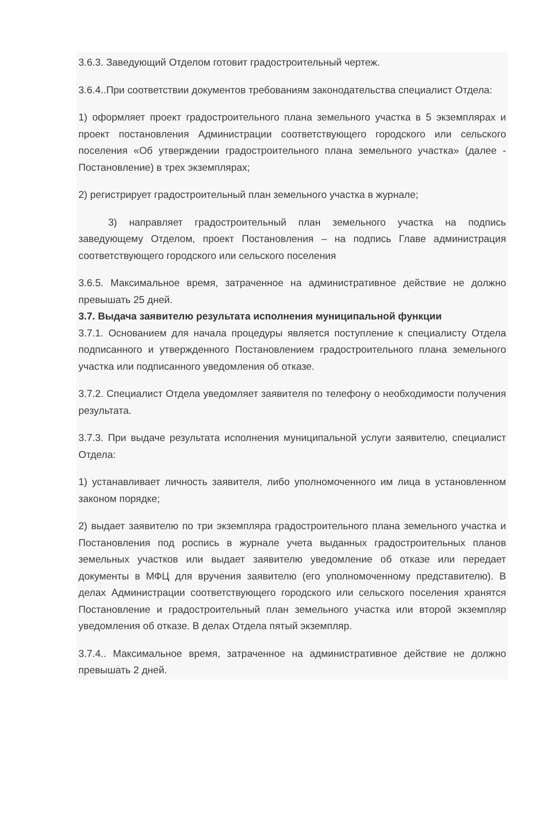3.6.3. Заведующий Отделом готовит градостроительный чертеж.
3.6.4..При соответствии документов требованиям законодательства специалист Отдела:
1) оформляет проект градостроительного плана земельного участка в 5 экземплярах и проект постановления Администрации соответствующего городского или сельского поселения «Об утверждении градостроительного плана земельного участка» (далее - Постановление) в трех экземплярах;
2) регистрирует градостроительный план земельного участка в журнале;
3) направляет градостроительный план земельного участка на подпись заведующему Отделом, проект Постановления – на подпись Главе администрация соответствующего городского или сельского поселения
3.6.5. Максимальное время, затраченное на административное действие не должно превышать 25 дней.
3.7. Выдача заявителю результата исполнения муниципальной функции
3.7.1. Основанием для начала процедуры является поступление к специалисту Отдела подписанного и утвержденного Постановлением градостроительного плана земельного участка или подписанного уведомления об отказе.
3.7.2. Специалист Отдела уведомляет заявителя по телефону о необходимости получения результата.
3.7.3. При выдаче результата исполнения муниципальной услуги заявителю, специалист Отдела:
1) устанавливает личность заявителя, либо уполномоченного им лица в установленном законом порядке;
2) выдает заявителю по три экземпляра градостроительного плана земельного участка и Постановления под роспись в журнале учета выданных градостроительных планов земельных участков или выдает заявителю уведомление об отказе или передает документы в МФЦ для вручения заявителю (его уполномоченному представителю). В делах Администрации соответствующего городского или сельского поселения хранятся Постановление и градостроительный план земельного участка или второй экземпляр уведомления об отказе. В делах Отдела пятый экземпляр.
3.7.4.. Максимальное время, затраченное на административное действие не должно превышать 2 дней.